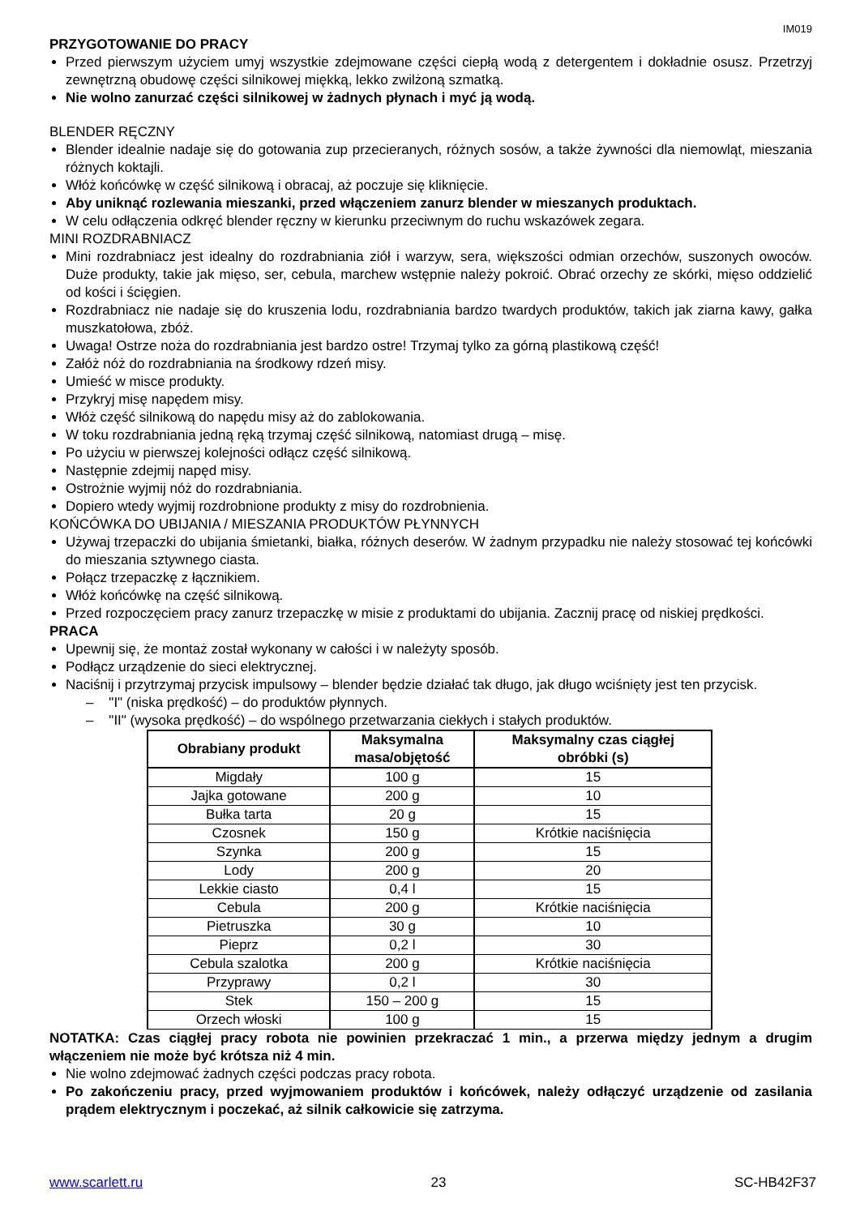IM019
PRZYGOTOWANIE DO PRACY
Przed pierwszym użyciem umyj wszystkie zdejmowane części ciepłą wodą z detergentem i dokładnie osusz. Przetrzyj zewnętrzną obudowę części silnikowej miękką, lekko zwilżoną szmatką.
Nie wolno zanurzać części silnikowej w żadnych płynach i myć ją wodą.
BLENDER RĘCZNY
Blender idealnie nadaje się do gotowania zup przecieranych, różnych sosów, a także żywności dla niemowląt, mieszania różnych koktajli.
Włóż końcówkę w część silnikową i obracaj, aż poczuje się kliknięcie.
Aby uniknąć rozlewania mieszanki, przed włączeniem zanurz blender w mieszanych produktach.
W celu odłączenia odkręć blender ręczny w kierunku przeciwnym do ruchu wskazówek zegara.
MINI ROZDRABNIACZ
Mini rozdrabniacz jest idealny do rozdrabniania ziół i warzyw, sera, większości odmian orzechów, suszonych owoców. Duże produkty, takie jak mięso, ser, cebula, marchew wstępnie należy pokroić. Obrać orzechy ze skórki, mięso oddzielić od kości i ścięgien.
Rozdrabniacz nie nadaje się do kruszenia lodu, rozdrabniania bardzo twardych produktów, takich jak ziarna kawy, gałka muszkatołowa, zbóż.
Uwaga! Ostrze noża do rozdrabniania jest bardzo ostre! Trzymaj tylko za górną plastikową część!
Załóż nóż do rozdrabniania na środkowy rdzeń misy.
Umieść w misce produkty.
Przykryj misę napędem misy.
Włóż część silnikową do napędu misy aż do zablokowania.
W toku rozdrabniania jedną ręką trzymaj część silnikową, natomiast drugą – misę.
Po użyciu w pierwszej kolejności odłącz część silnikową.
Następnie zdejmij napęd misy.
Ostrożnie wyjmij nóż do rozdrabniania.
Dopiero wtedy wyjmij rozdrobnione produkty z misy do rozdrobnienia.
KOŃCÓWKA DO UBIJANIA / MIESZANIA PRODUKTÓW PŁYNNYCH
Używaj trzepaczki do ubijania śmietanki, białka, różnych deserów. W żadnym przypadku nie należy stosować tej końcówki do mieszania sztywnego ciasta.
Połącz trzepaczkę z łącznikiem.
Włóż końcówkę na część silnikową.
Przed rozpoczęciem pracy zanurz trzepaczkę w misie z produktami do ubijania. Zacznij pracę od niskiej prędkości.
PRACA
Upewnij się, że montaż został wykonany w całości i w należyty sposób.
Podłącz urządzenie do sieci elektrycznej.
Naciśnij i przytrzymaj przycisk impulsowy – blender będzie działać tak długo, jak długo wciśnięty jest ten przycisk.
– "I" (niska prędkość) – do produktów płynnych.
– "II" (wysoka prędkość) – do wspólnego przetwarzania ciekłych i stałych produktów.
| Obrabiany produkt | Maksymalna masa/objętość | Maksymalny czas ciągłej obróbki (s) |
| --- | --- | --- |
| Migdały | 100 g | 15 |
| Jajka gotowane | 200 g | 10 |
| Bułka tarta | 20 g | 15 |
| Czosnek | 150 g | Krótkie naciśnięcia |
| Szynka | 200 g | 15 |
| Lody | 200 g | 20 |
| Lekkie ciasto | 0,4 l | 15 |
| Cebula | 200 g | Krótkie naciśnięcia |
| Pietruszka | 30 g | 10 |
| Pieprz | 0,2 l | 30 |
| Cebula szalotka | 200 g | Krótkie naciśnięcia |
| Przyprawy | 0,2 l | 30 |
| Stek | 150 – 200 g | 15 |
| Orzech włoski | 100 g | 15 |
NOTATKA: Czas ciągłej pracy robota nie powinien przekraczać 1 min., a przerwa między jednym a drugim włączeniem nie może być krótsza niż 4 min.
Nie wolno zdejmować żadnych części podczas pracy robota.
Po zakończeniu pracy, przed wyjmowaniem produktów i końcówek, należy odłączyć urządzenie od zasilania prądem elektrycznym i poczekać, aż silnik całkowicie się zatrzyma.
www.scarlett.ru 23 SC-HB42F37